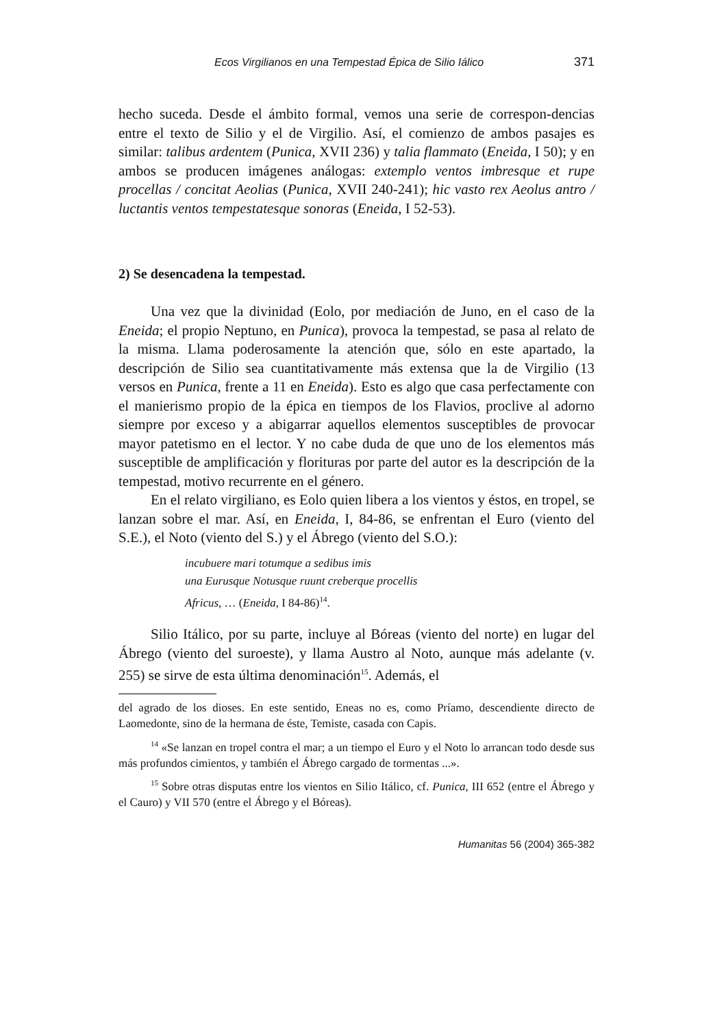Ecos Virgilianos en una Tempestad Épica de Silio Iálico 371
hecho suceda. Desde el ámbito formal, vemos una serie de correspon-dencias entre el texto de Silio y el de Virgilio. Así, el comienzo de ambos pasajes es similar: talibus ardentem (Punica, XVII 236) y talia flammato (Eneida, I 50); y en ambos se producen imágenes análogas: extemplo ventos imbresque et rupe procellas / concitat Aeolias (Punica, XVII 240-241); hic vasto rex Aeolus antro / luctantis ventos tempestatesque sonoras (Eneida, I 52-53).
2) Se desencadena la tempestad.
Una vez que la divinidad (Eolo, por mediación de Juno, en el caso de la Eneida; el propio Neptuno, en Punica), provoca la tempestad, se pasa al relato de la misma. Llama poderosamente la atención que, sólo en este apartado, la descripción de Silio sea cuantitativamente más extensa que la de Virgilio (13 versos en Punica, frente a 11 en Eneida). Esto es algo que casa perfectamente con el manierismo propio de la épica en tiempos de los Flavios, proclive al adorno siempre por exceso y a abigarrar aquellos elementos susceptibles de provocar mayor patetismo en el lector. Y no cabe duda de que uno de los elementos más susceptible de amplificación y florituras por parte del autor es la descripción de la tempestad, motivo recurrente en el género.
En el relato virgiliano, es Eolo quien libera a los vientos y éstos, en tropel, se lanzan sobre el mar. Así, en Eneida, I, 84-86, se enfrentan el Euro (viento del S.E.), el Noto (viento del S.) y el Ábrego (viento del S.O.):
incubuere mari totumque a sedibus imis
una Eurusque Notusque ruunt creberque procellis
Africus, … (Eneida, I 84-86)<sup>14</sup>.
Silio Itálico, por su parte, incluye al Bóreas (viento del norte) en lugar del Ábrego (viento del suroeste), y llama Austro al Noto, aunque más adelante (v. 255) se sirve de esta última denominación<sup>15</sup>. Además, el
del agrado de los dioses. En este sentido, Eneas no es, como Príamo, descendiente directo de Laomedonte, sino de la hermana de éste, Temiste, casada con Capis.
<sup>14</sup> «Se lanzan en tropel contra el mar; a un tiempo el Euro y el Noto lo arrancan todo desde sus más profundos cimientos, y también el Ábrego cargado de tormentas ...».
<sup>15</sup> Sobre otras disputas entre los vientos en Silio Itálico, cf. Punica, III 652 (entre el Ábrego y el Cauro) y VII 570 (entre el Ábrego y el Bóreas).
Humanitas 56 (2004) 365-382